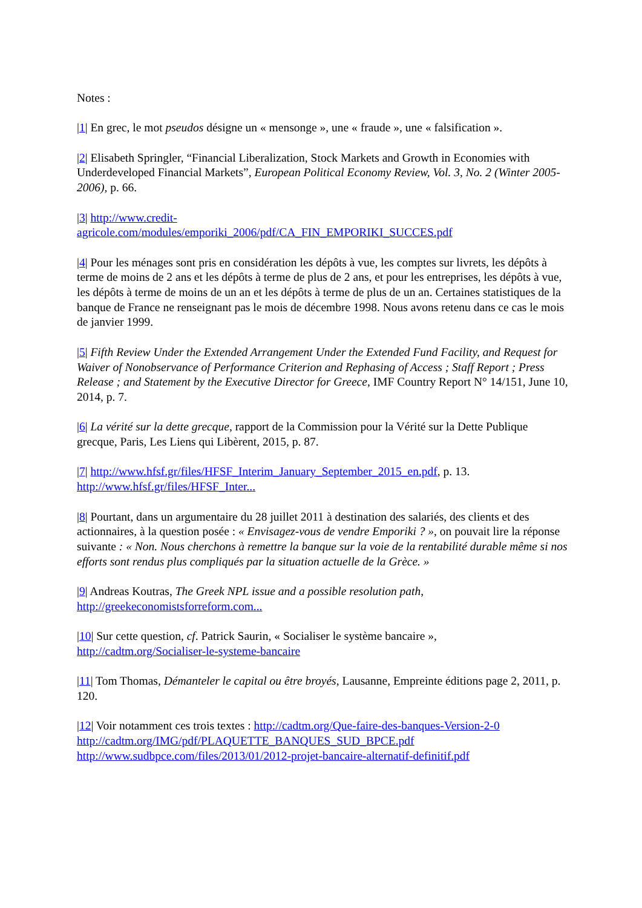Notes :
|1| En grec, le mot pseudos désigne un « mensonge », une « fraude », une « falsification ».
|2| Elisabeth Springler, “Financial Liberalization, Stock Markets and Growth in Economies with Underdeveloped Financial Markets”, European Political Economy Review, Vol. 3, No. 2 (Winter 2005-2006), p. 66.
|3| http://www.credit-
agricole.com/modules/emporiki_2006/pdf/CA_FIN_EMPORIKI_SUCCES.pdf
|4| Pour les ménages sont pris en considération les dépôts à vue, les comptes sur livrets, les dépôts à terme de moins de 2 ans et les dépôts à terme de plus de 2 ans, et pour les entreprises, les dépôts à vue, les dépôts à terme de moins de un an et les dépôts à terme de plus de un an. Certaines statistiques de la banque de France ne renseignant pas le mois de décembre 1998. Nous avons retenu dans ce cas le mois de janvier 1999.
|5| Fifth Review Under the Extended Arrangement Under the Extended Fund Facility, and Request for Waiver of Nonobservance of Performance Criterion and Rephasing of Access ; Staff Report ; Press Release ; and Statement by the Executive Director for Greece, IMF Country Report N° 14/151, June 10, 2014, p. 7.
|6| La vérité sur la dette grecque, rapport de la Commission pour la Vérité sur la Dette Publique grecque, Paris, Les Liens qui Libèrent, 2015, p. 87.
|7| http://www.hfsf.gr/files/HFSF_Interim_January_September_2015_en.pdf, p. 13.
http://www.hfsf.gr/files/HFSF_Inter...
|8| Pourtant, dans un argumentaire du 28 juillet 2011 à destination des salariés, des clients et des actionnaires, à la question posée : « Envisagez-vous de vendre Emporiki ? », on pouvait lire la réponse suivante : « Non. Nous cherchons à remettre la banque sur la voie de la rentabilité durable même si nos efforts sont rendus plus compliqués par la situation actuelle de la Grèce. »
|9| Andreas Koutras, The Greek NPL issue and a possible resolution path,
http://greekeconomistsforreform.com...
|10| Sur cette question, cf. Patrick Saurin, « Socialiser le système bancaire »,
http://cadtm.org/Socialiser-le-systeme-bancaire
|11| Tom Thomas, Démanteler le capital ou être broyés, Lausanne, Empreinte éditions page 2, 2011, p. 120.
|12| Voir notamment ces trois textes : http://cadtm.org/Que-faire-des-banques-Version-2-0
http://cadtm.org/IMG/pdf/PLAQUETTE_BANQUES_SUD_BPCE.pdf
http://www.sudbpce.com/files/2013/01/2012-projet-bancaire-alternatif-definitif.pdf